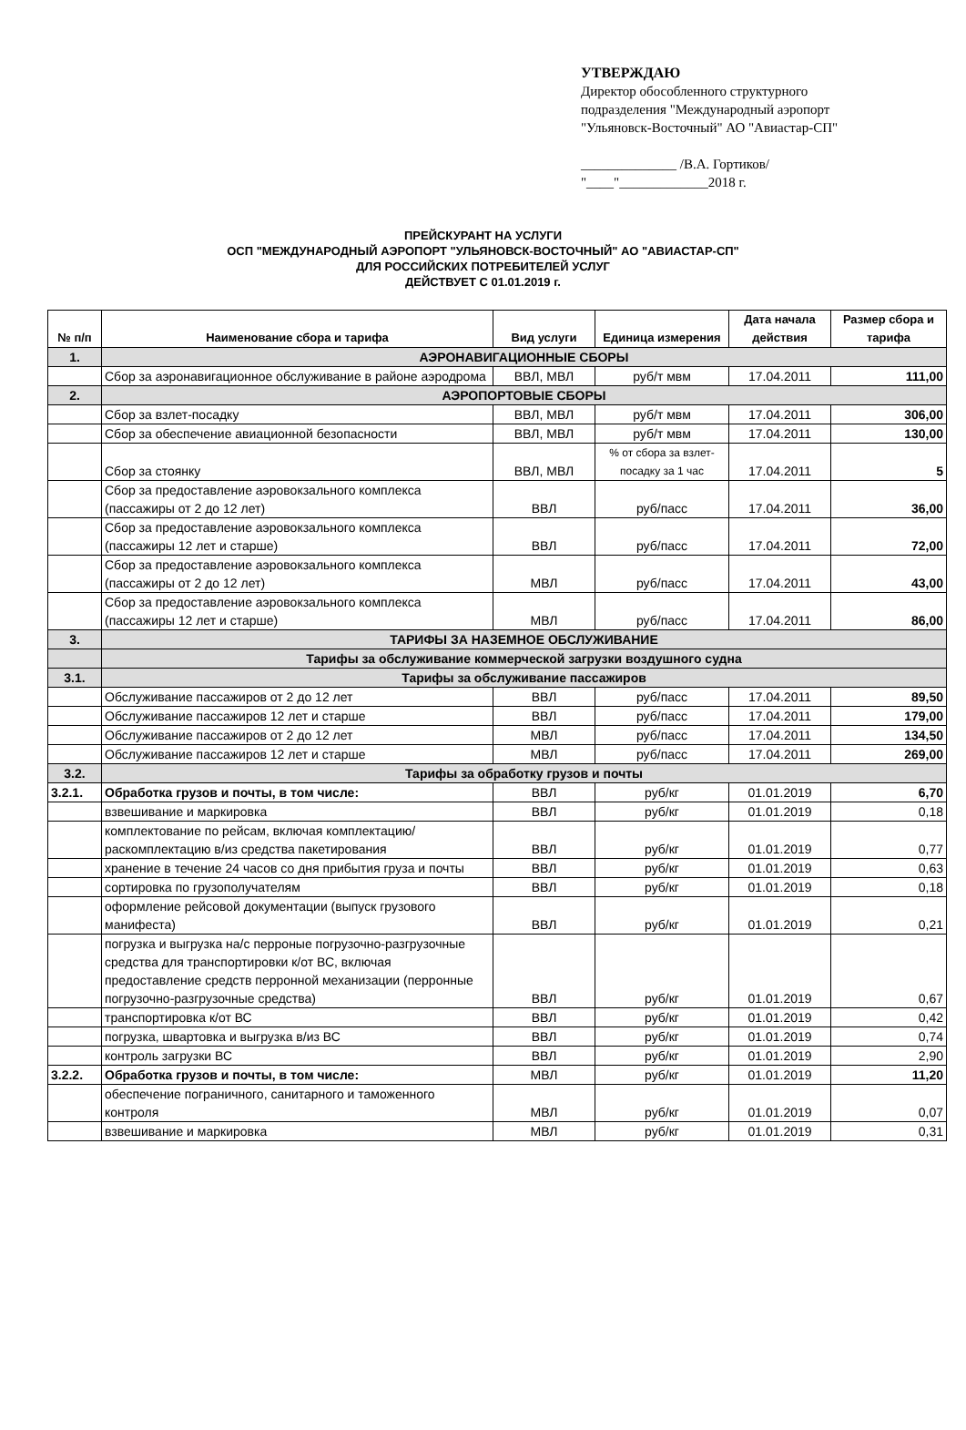УТВЕРЖДАЮ
Директор обособленного структурного
подразделения "Международный аэропорт
"Ульяновск-Восточный" АО "Авиастар-СП"
______________ /В.А. Гортиков/
"____"_____________2018 г.
ПРЕЙСКУРАНТ НА УСЛУГИ
ОСП "МЕЖДУНАРОДНЫЙ АЭРОПОРТ "УЛЬЯНОВСК-ВОСТОЧНЫЙ" АО "АВИАСТАР-СП"
ДЛЯ РОССИЙСКИХ ПОТРЕБИТЕЛЕЙ УСЛУГ
ДЕЙСТВУЕТ С 01.01.2019 г.
| № п/п | Наименование сбора и тарифа | Вид услуги | Единица измерения | Дата начала действия | Размер сбора и тарифа |
| --- | --- | --- | --- | --- | --- |
| 1. | АЭРОНАВИГАЦИОННЫЕ СБОРЫ | | | | |
| | Сбор за аэронавигационное обслуживание в районе аэродрома | ВВЛ, МВЛ | руб/т мвм | 17.04.2011 | 111,00 |
| 2. | АЭРОПОРТОВЫЕ СБОРЫ | | | | |
| | Сбор за взлет-посадку | ВВЛ, МВЛ | руб/т мвм | 17.04.2011 | 306,00 |
| | Сбор за обеспечение авиационной безопасности | ВВЛ, МВЛ | руб/т мвм | 17.04.2011 | 130,00 |
| | Сбор за стоянку | ВВЛ, МВЛ | % от сбора за взлет-посадку за 1 час | 17.04.2011 | 5 |
| | Сбор за предоставление аэровокзального комплекса (пассажиры от 2 до 12 лет) | ВВЛ | руб/пасс | 17.04.2011 | 36,00 |
| | Сбор за предоставление аэровокзального комплекса (пассажиры 12 лет и старше) | ВВЛ | руб/пасс | 17.04.2011 | 72,00 |
| | Сбор за предоставление аэровокзального комплекса (пассажиры от 2 до 12 лет) | МВЛ | руб/пасс | 17.04.2011 | 43,00 |
| | Сбор за предоставление аэровокзального комплекса (пассажиры 12 лет и старше) | МВЛ | руб/пасс | 17.04.2011 | 86,00 |
| 3. | ТАРИФЫ ЗА НАЗЕМНОЕ ОБСЛУЖИВАНИЕ | | | | |
| | Тарифы за обслуживание коммерческой загрузки воздушного судна | | | | |
| 3.1. | Тарифы за обслуживание пассажиров | | | | |
| | Обслуживание пассажиров от 2 до 12 лет | ВВЛ | руб/пасс | 17.04.2011 | 89,50 |
| | Обслуживание пассажиров 12 лет и старше | ВВЛ | руб/пасс | 17.04.2011 | 179,00 |
| | Обслуживание пассажиров от 2 до 12 лет | МВЛ | руб/пасс | 17.04.2011 | 134,50 |
| | Обслуживание пассажиров 12 лет и старше | МВЛ | руб/пасс | 17.04.2011 | 269,00 |
| 3.2. | Тарифы за обработку грузов и почты | | | | |
| 3.2.1. | Обработка грузов и почты, в том числе: | ВВЛ | руб/кг | 01.01.2019 | 6,70 |
| | взвешивание и маркировка | ВВЛ | руб/кг | 01.01.2019 | 0,18 |
| | комплектование по рейсам, включая комплектацию/раскомплектацию в/из средства пакетирования | ВВЛ | руб/кг | 01.01.2019 | 0,77 |
| | хранение в течение 24 часов со дня прибытия груза и почты | ВВЛ | руб/кг | 01.01.2019 | 0,63 |
| | сортировка по грузополучателям | ВВЛ | руб/кг | 01.01.2019 | 0,18 |
| | оформление рейсовой документации (выпуск грузового манифеста) | ВВЛ | руб/кг | 01.01.2019 | 0,21 |
| | погрузка и выгрузка на/с перроные погрузочно-разгрузочные средства для транспортировки к/от ВС, включая предоставление средств перронной механизации (перронные погрузочно-разгрузочные средства) | ВВЛ | руб/кг | 01.01.2019 | 0,67 |
| | транспортировка к/от ВС | ВВЛ | руб/кг | 01.01.2019 | 0,42 |
| | погрузка, швартовка и выгрузка в/из ВС | ВВЛ | руб/кг | 01.01.2019 | 0,74 |
| | контроль загрузки ВС | ВВЛ | руб/кг | 01.01.2019 | 2,90 |
| 3.2.2. | Обработка грузов и почты, в том числе: | МВЛ | руб/кг | 01.01.2019 | 11,20 |
| | обеспечение пограничного, санитарного и таможенного контроля | МВЛ | руб/кг | 01.01.2019 | 0,07 |
| | взвешивание и маркировка | МВЛ | руб/кг | 01.01.2019 | 0,31 |